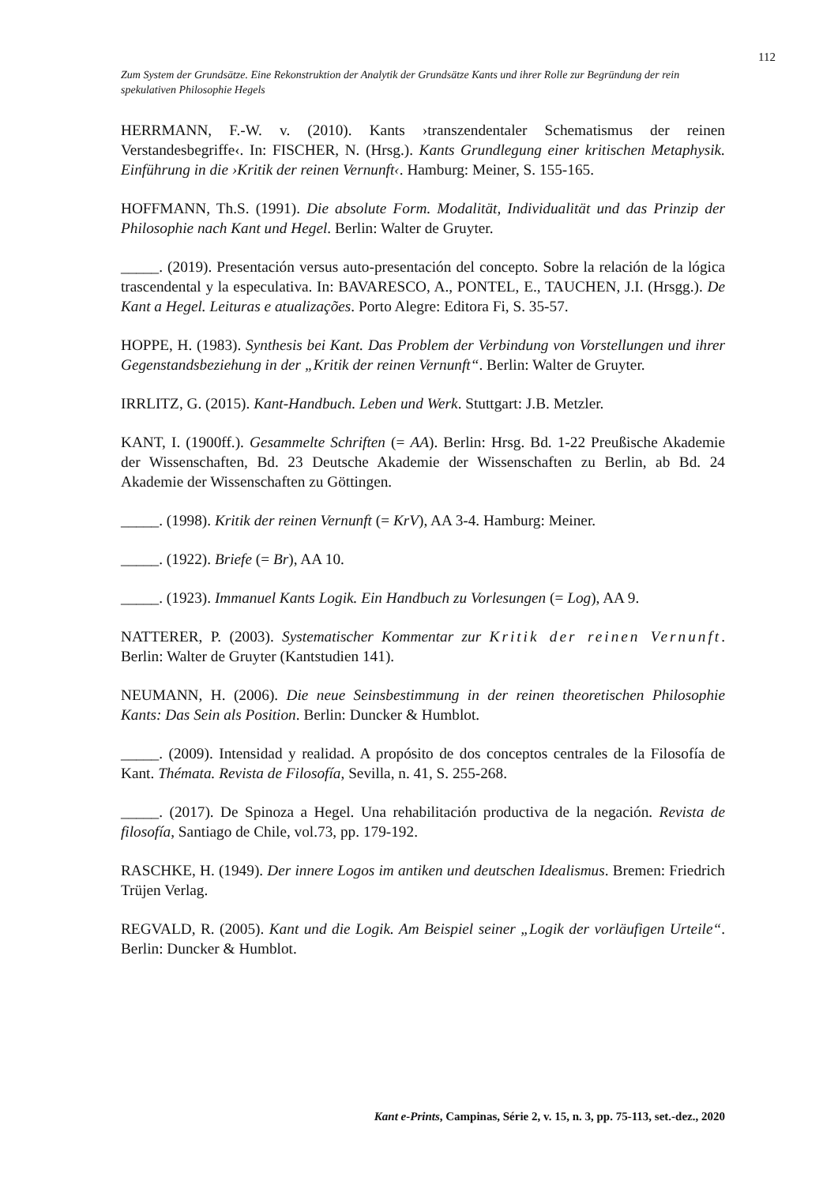112
Zum System der Grundsätze. Eine Rekonstruktion der Analytik der Grundsätze Kants und ihrer Rolle zur Begründung der rein spekulativen Philosophie Hegels
HERRMANN, F.-W. v. (2010). Kants ›transzendentaler Schematismus der reinen Verstandesbegriffe‹. In: FISCHER, N. (Hrsg.). Kants Grundlegung einer kritischen Metaphysik. Einführung in die ›Kritik der reinen Vernunft‹. Hamburg: Meiner, S. 155-165.
HOFFMANN, Th.S. (1991). Die absolute Form. Modalität, Individualität und das Prinzip der Philosophie nach Kant und Hegel. Berlin: Walter de Gruyter.
_____. (2019). Presentación versus auto-presentación del concepto. Sobre la relación de la lógica trascendental y la especulativa. In: BAVARESCO, A., PONTEL, E., TAUCHEN, J.I. (Hrsgg.). De Kant a Hegel. Leituras e atualizações. Porto Alegre: Editora Fi, S. 35-57.
HOPPE, H. (1983). Synthesis bei Kant. Das Problem der Verbindung von Vorstellungen und ihrer Gegenstandsbeziehung in der „Kritik der reinen Vernunft“. Berlin: Walter de Gruyter.
IRRLITZ, G. (2015). Kant-Handbuch. Leben und Werk. Stuttgart: J.B. Metzler.
KANT, I. (1900ff.). Gesammelte Schriften (= AA). Berlin: Hrsg. Bd. 1-22 Preußische Akademie der Wissenschaften, Bd. 23 Deutsche Akademie der Wissenschaften zu Berlin, ab Bd. 24 Akademie der Wissenschaften zu Göttingen.
_____. (1998). Kritik der reinen Vernunft (= KrV), AA 3-4. Hamburg: Meiner.
_____. (1922). Briefe (= Br), AA 10.
_____. (1923). Immanuel Kants Logik. Ein Handbuch zu Vorlesungen (= Log), AA 9.
NATTERER, P. (2003). Systematischer Kommentar zur Kritik der reinen Vernunft. Berlin: Walter de Gruyter (Kantstudien 141).
NEUMANN, H. (2006). Die neue Seinsbestimmung in der reinen theoretischen Philosophie Kants: Das Sein als Position. Berlin: Duncker & Humblot.
_____. (2009). Intensidad y realidad. A propósito de dos conceptos centrales de la Filosofía de Kant. Thémata. Revista de Filosofía, Sevilla, n. 41, S. 255-268.
_____. (2017). De Spinoza a Hegel. Una rehabilitación productiva de la negación. Revista de filosofía, Santiago de Chile, vol.73, pp. 179-192.
RASCHKE, H. (1949). Der innere Logos im antiken und deutschen Idealismus. Bremen: Friedrich Trüjen Verlag.
REGVALD, R. (2005). Kant und die Logik. Am Beispiel seiner „Logik der vorläufigen Urteile“. Berlin: Duncker & Humblot.
Kant e-Prints, Campinas, Série 2, v. 15, n. 3, pp. 75-113, set.-dez., 2020